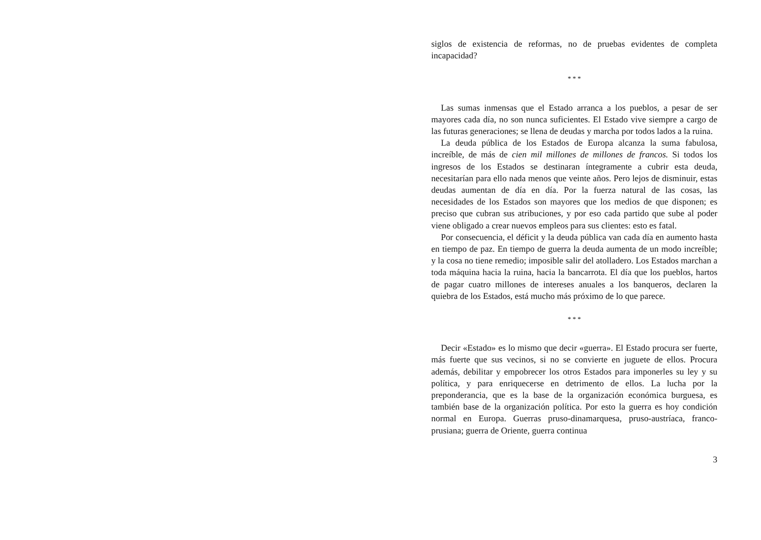siglos de existencia de reformas, no de pruebas evidentes de completa incapacidad?
* * *
Las sumas inmensas que el Estado arranca a los pueblos, a pesar de ser mayores cada día, no son nunca suficientes. El Estado vive siempre a cargo de las futuras generaciones; se llena de deudas y marcha por todos lados a la ruina.
La deuda pública de los Estados de Europa alcanza la suma fabulosa, increíble, de más de cien mil millones de millones de francos. Si todos los ingresos de los Estados se destinaran íntegramente a cubrir esta deuda, necesitarían para ello nada menos que veinte años. Pero lejos de disminuir, estas deudas aumentan de día en día. Por la fuerza natural de las cosas, las necesidades de los Estados son mayores que los medios de que disponen; es preciso que cubran sus atribuciones, y por eso cada partido que sube al poder viene obligado a crear nuevos empleos para sus clientes: esto es fatal.
Por consecuencia, el déficit y la deuda pública van cada día en aumento hasta en tiempo de paz. En tiempo de guerra la deuda aumenta de un modo increíble; y la cosa no tiene remedio; imposible salir del atolladero. Los Estados marchan a toda máquina hacia la ruina, hacia la bancarrota. El día que los pueblos, hartos de pagar cuatro millones de intereses anuales a los banqueros, declaren la quiebra de los Estados, está mucho más próximo de lo que parece.
* * *
Decir «Estado» es lo mismo que decir «guerra». El Estado procura ser fuerte, más fuerte que sus vecinos, si no se convierte en juguete de ellos. Procura además, debilitar y empobrecer los otros Estados para imponerles su ley y su política, y para enriquecerse en detrimento de ellos. La lucha por la preponderancia, que es la base de la organización económica burguesa, es también base de la organización política. Por esto la guerra es hoy condición normal en Europa. Guerras pruso-dinamarquesa, pruso-austríaca, franco-prusiana; guerra de Oriente, guerra continua
3